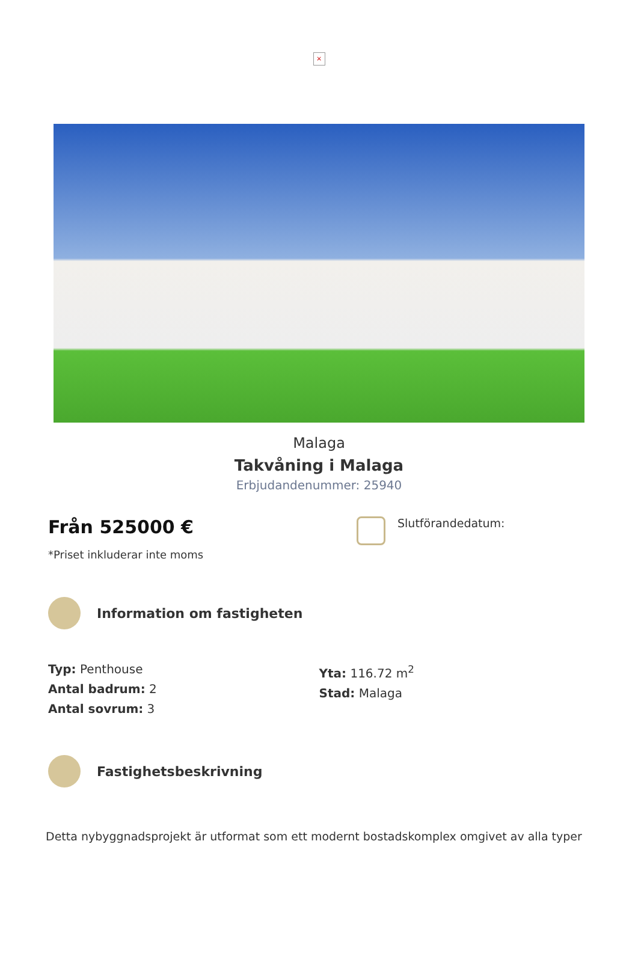×
Malaga
Takvåning i Malaga
Erbjudandenummer: 25940
Från 525000 €
*Priset inkluderar inte moms
Slutförandedatum:
Information om fastigheten
Typ: Penthouse
Antal badrum: 2
Antal sovrum: 3
Yta: 116.72 m<sup>2</sup>
Stad: Malaga
Fastighetsbeskrivning
Detta nybyggnadsprojekt är utformat som ett modernt bostadskomplex omgivet av alla typer